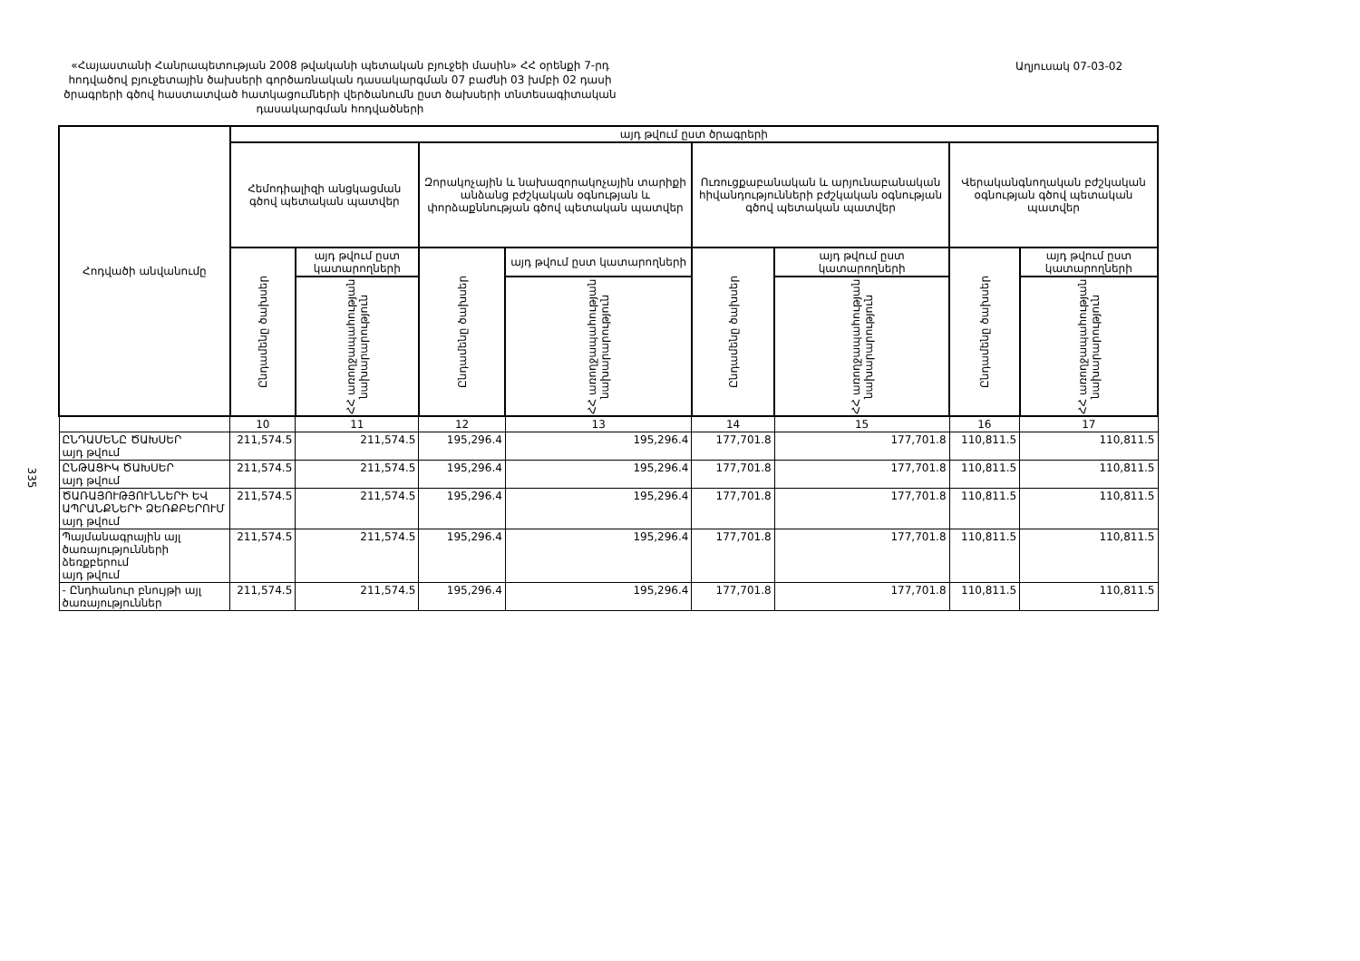«Հայաստանի Հանրապետության 2008 թվականի պետական բյուջեի մասին» ՀՀ օրենքի 7-րդ հոդվածով բյուջետային ծախսերի գործառնական դասակարգման 07 բաժնի 03 խմբի 02 դասի ծրագրերի գծով հաստատված հատկացումների վերծանումն ըստ ծախսերի տնտեսագիտական դասակարգման հոդվածների
Աղյուսակ 07-03-02
335
| Հոդվածի անվանումը | այդ թվում ըստ ծրագրերի | | | | | | | |
| --- | --- | --- | --- | --- | --- | --- | --- | --- |
| | Հեմոդիալիզի անցկացման գծով պետական պատվեր | | Զորակոչային և նախազորակոչային տարիքի անձանց բժշկական օգնության և փորձաքննության գծով պետական պատվեր | | Ուռուցքաբանական և արյունաբանական հիվանդությունների բժշկական օգնության գծով պետական պատվեր | | Վերականգնողական բժշկական օգնության գծով պետական պատվեր | |
| | Ընդամենը ծախսեր | այդ թվում ըստ կատարողների | Ընդամենը ծախսեր | այդ թվում ըստ կատարողների | Ընդամենը ծախսեր | այդ թվում ըստ կատարողների | Ընդամենը ծախսեր | այդ թվում ըստ կատարողների |
| | | ՀՀ առողջապահության նախարարություն | | ՀՀ առողջապահության նախարարություն | | ՀՀ առողջապահության նախարարություն | | ՀՀ առողջապահության նախարարություն |
| | 10 | 11 | 12 | 13 | 14 | 15 | 16 | 17 |
| ԸՆԴԱՄԵՆԸ ԾԱԽՍԵՐ այդ թվում | 211,574.5 | 211,574.5 | 195,296.4 | 195,296.4 | 177,701.8 | 177,701.8 | 110,811.5 | 110,811.5 |
| ԸՆԹԱՑԻԿ ԾԱԽՍԵՐ այդ թվում | 211,574.5 | 211,574.5 | 195,296.4 | 195,296.4 | 177,701.8 | 177,701.8 | 110,811.5 | 110,811.5 |
| ԾԱՌԱՅՈՒԹՅՈՒՆՆԵՐԻ ԵՎ ԱՊՐԱՆՔՆԵՐԻ ՁԵՌՔԲԵՐՈՒՄ այդ թվում | 211,574.5 | 211,574.5 | 195,296.4 | 195,296.4 | 177,701.8 | 177,701.8 | 110,811.5 | 110,811.5 |
| Պայմանագրային այլ ծառայությունների ձեռքբերում այդ թվում | 211,574.5 | 211,574.5 | 195,296.4 | 195,296.4 | 177,701.8 | 177,701.8 | 110,811.5 | 110,811.5 |
| - Ընդհանուր բնույթի այլ ծառայություններ | 211,574.5 | 211,574.5 | 195,296.4 | 195,296.4 | 177,701.8 | 177,701.8 | 110,811.5 | 110,811.5 |